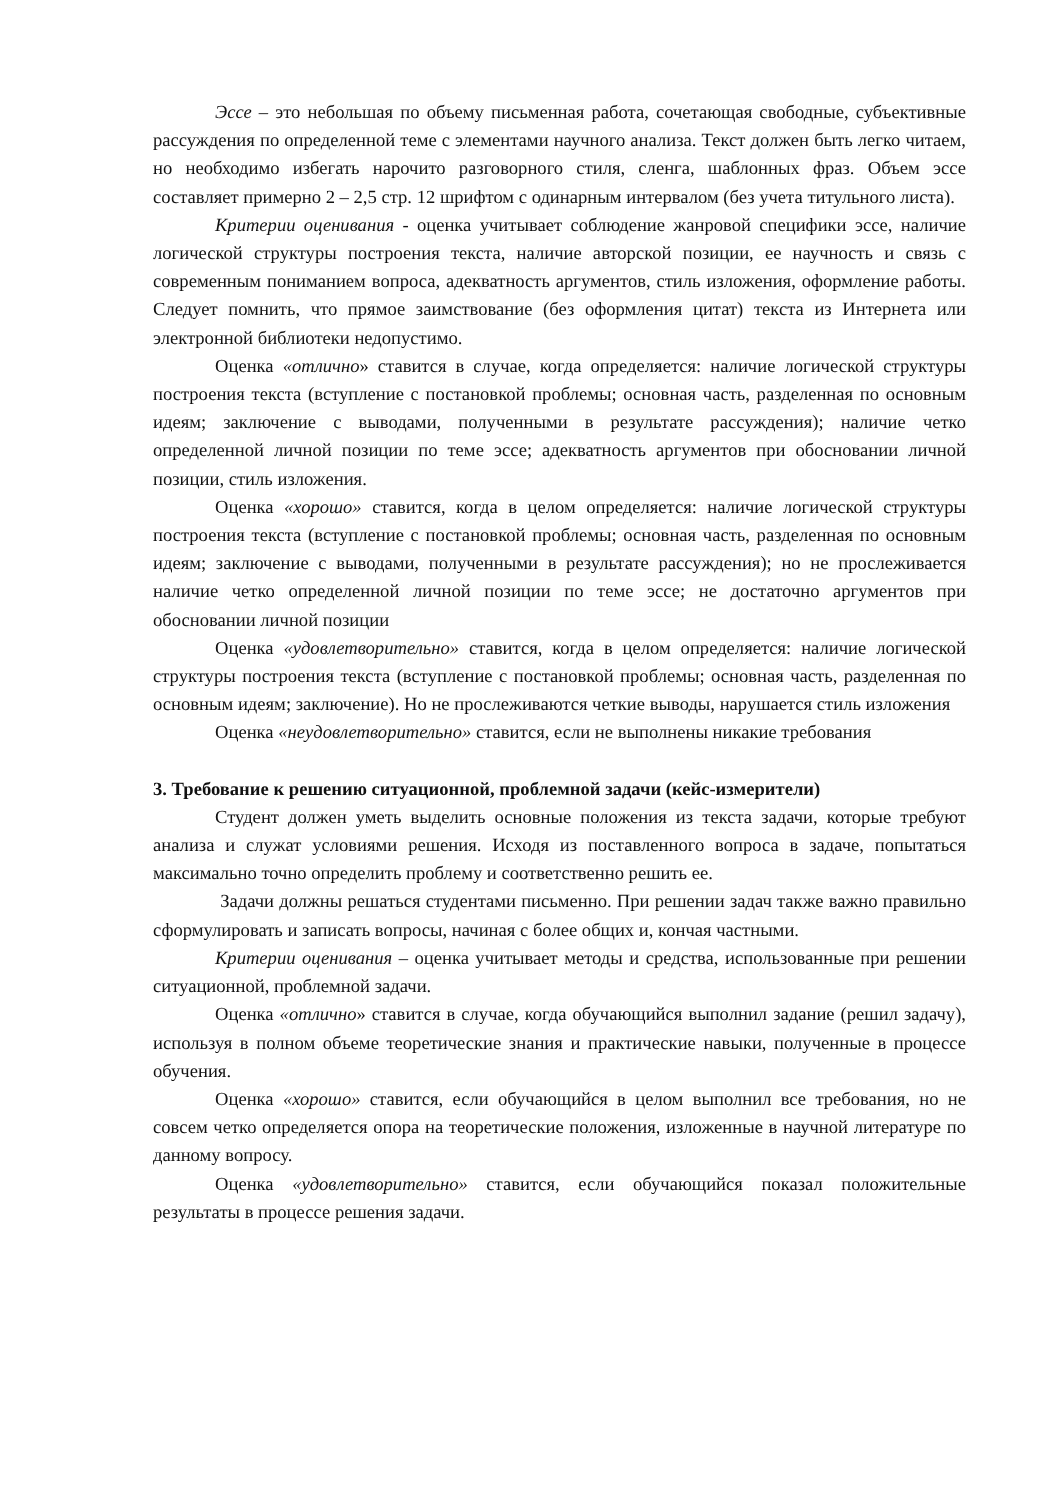Эссе – это небольшая по объему письменная работа, сочетающая свободные, субъективные рассуждения по определенной теме с элементами научного анализа. Текст должен быть легко читаем, но необходимо избегать нарочито разговорного стиля, сленга, шаблонных фраз. Объем эссе составляет примерно 2 – 2,5 стр. 12 шрифтом с одинарным интервалом (без учета титульного листа).
Критерии оценивания - оценка учитывает соблюдение жанровой специфики эссе, наличие логической структуры построения текста, наличие авторской позиции, ее научность и связь с современным пониманием вопроса, адекватность аргументов, стиль изложения, оформление работы. Следует помнить, что прямое заимствование (без оформления цитат) текста из Интернета или электронной библиотеки недопустимо.
Оценка «отлично» ставится в случае, когда определяется: наличие логической структуры построения текста (вступление с постановкой проблемы; основная часть, разделенная по основным идеям; заключение с выводами, полученными в результате рассуждения); наличие четко определенной личной позиции по теме эссе; адекватность аргументов при обосновании личной позиции, стиль изложения.
Оценка «хорошо» ставится, когда в целом определяется: наличие логической структуры построения текста (вступление с постановкой проблемы; основная часть, разделенная по основным идеям; заключение с выводами, полученными в результате рассуждения); но не прослеживается наличие четко определенной личной позиции по теме эссе; не достаточно аргументов при обосновании личной позиции
Оценка «удовлетворительно» ставится, когда в целом определяется: наличие логической структуры построения текста (вступление с постановкой проблемы; основная часть, разделенная по основным идеям; заключение). Но не прослеживаются четкие выводы, нарушается стиль изложения
Оценка «неудовлетворительно» ставится, если не выполнены никакие требования
3. Требование к решению ситуационной, проблемной задачи (кейс-измерители)
Студент должен уметь выделить основные положения из текста задачи, которые требуют анализа и служат условиями решения. Исходя из поставленного вопроса в задаче, попытаться максимально точно определить проблему и соответственно решить ее.
Задачи должны решаться студентами письменно. При решении задач также важно правильно сформулировать и записать вопросы, начиная с более общих и, кончая частными.
Критерии оценивания – оценка учитывает методы и средства, использованные при решении ситуационной, проблемной задачи.
Оценка «отлично» ставится в случае, когда обучающийся выполнил задание (решил задачу), используя в полном объеме теоретические знания и практические навыки, полученные в процессе обучения.
Оценка «хорошо» ставится, если обучающийся в целом выполнил все требования, но не совсем четко определяется опора на теоретические положения, изложенные в научной литературе по данному вопросу.
Оценка «удовлетворительно» ставится, если обучающийся показал положительные результаты в процессе решения задачи.